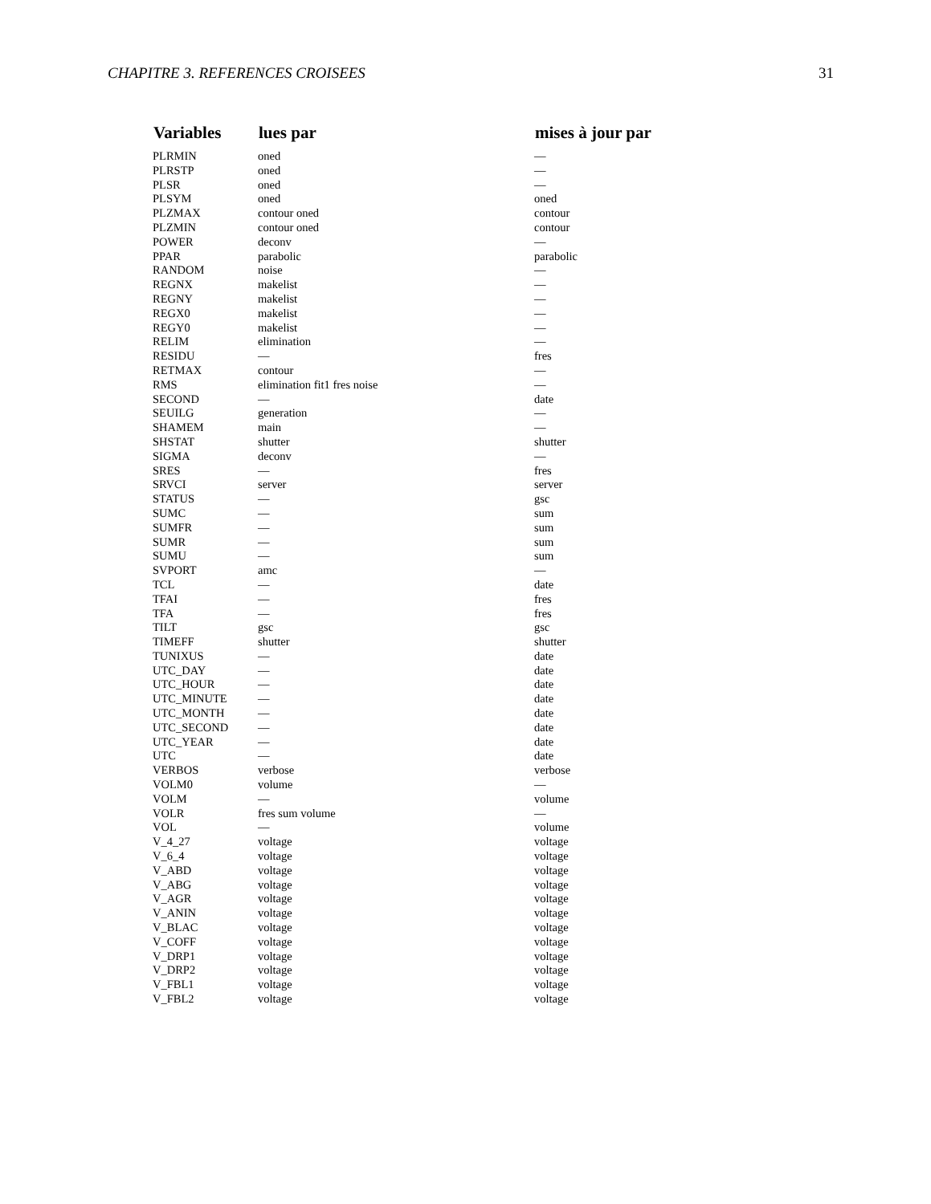CHAPITRE 3. REFERENCES CROISEES 31
| Variables | lues par | mises à jour par |
| --- | --- | --- |
| PLRMIN | oned | — |
| PLRSTP | oned | — |
| PLSR | oned | — |
| PLSYM | oned | oned |
| PLZMAX | contour oned | contour |
| PLZMIN | contour oned | contour |
| POWER | deconv | — |
| PPAR | parabolic | parabolic |
| RANDOM | noise | — |
| REGNX | makelist | — |
| REGNY | makelist | — |
| REGX0 | makelist | — |
| REGY0 | makelist | — |
| RELIM | elimination | — |
| RESIDU | — | fres |
| RETMAX | contour | — |
| RMS | elimination fit1 fres noise | — |
| SECOND | — | date |
| SEUILG | generation | — |
| SHAMEM | main | — |
| SHSTAT | shutter | shutter |
| SIGMA | deconv | — |
| SRES | — | fres |
| SRVCI | server | server |
| STATUS | — | gsc |
| SUMC | — | sum |
| SUMFR | — | sum |
| SUMR | — | sum |
| SUMU | — | sum |
| SVPORT | amc | — |
| TCL | — | date |
| TFAI | — | fres |
| TFA | — | fres |
| TILT | gsc | gsc |
| TIMEFF | shutter | shutter |
| TUNIXUS | — | date |
| UTC_DAY | — | date |
| UTC_HOUR | — | date |
| UTC_MINUTE | — | date |
| UTC_MONTH | — | date |
| UTC_SECOND | — | date |
| UTC_YEAR | — | date |
| UTC | — | date |
| VERBOS | verbose | verbose |
| VOLM0 | volume | — |
| VOLM | — | volume |
| VOLR | fres sum volume | — |
| VOL | — | volume |
| V_4_27 | voltage | voltage |
| V_6_4 | voltage | voltage |
| V_ABD | voltage | voltage |
| V_ABG | voltage | voltage |
| V_AGR | voltage | voltage |
| V_ANIN | voltage | voltage |
| V_BLAC | voltage | voltage |
| V_COFF | voltage | voltage |
| V_DRP1 | voltage | voltage |
| V_DRP2 | voltage | voltage |
| V_FBL1 | voltage | voltage |
| V_FBL2 | voltage | voltage |